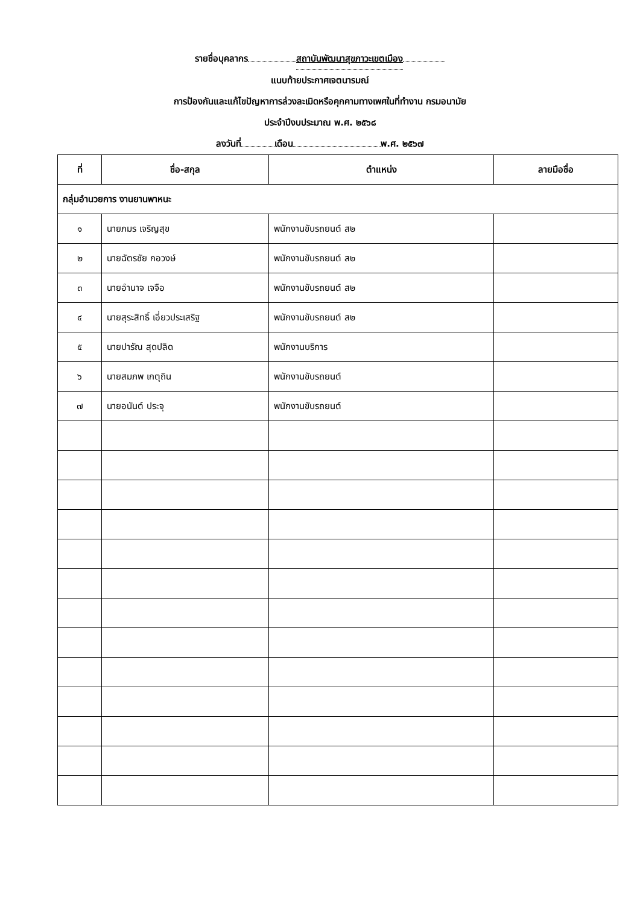รายชื่อบุคลากร สถาบันพัฒนาสุขภาวะเขตเมือง
แนบท้ายประกาศเจตนารมณ์
การป้องกันและแก้ไขปัญหาการล่วงละเมิดหรือคุกคามทางเพศในที่ทำงาน กรมอนามัย
ประจำปีงบประมาณ พ.ศ. ๒๕๖๘
ลงวันที่ เดือน พ.ศ. ๒๕๖๗
| ที่ | ชื่อ-สกุล | ตำแหน่ง | ลายมือชื่อ |
| --- | --- | --- | --- |
| กลุ่มอำนวยการ งานยานพาหนะ | | | |
| ๑ | นายภมร เจริญสุข | พนักงานขับรถยนต์ ส๒ | |
| ๒ | นายฉัตรชัย กอวงษ์ | พนักงานขับรถยนต์ ส๒ | |
| ๓ | นายอำนาจ เจจือ | พนักงานขับรถยนต์ ส๒ | |
| ๔ | นายสุระสิทธิ์ เอี่ยวประเสริฐ | พนักงานขับรถยนต์ ส๒ | |
| ๕ | นายปารัณ สุดปลิด | พนักงานบริการ | |
| ๖ | นายสมภพ เกตุถิน | พนักงานขับรถยนต์ | |
| ๗ | นายอนันต์ ประจุ | พนักงานขับรถยนต์ | |